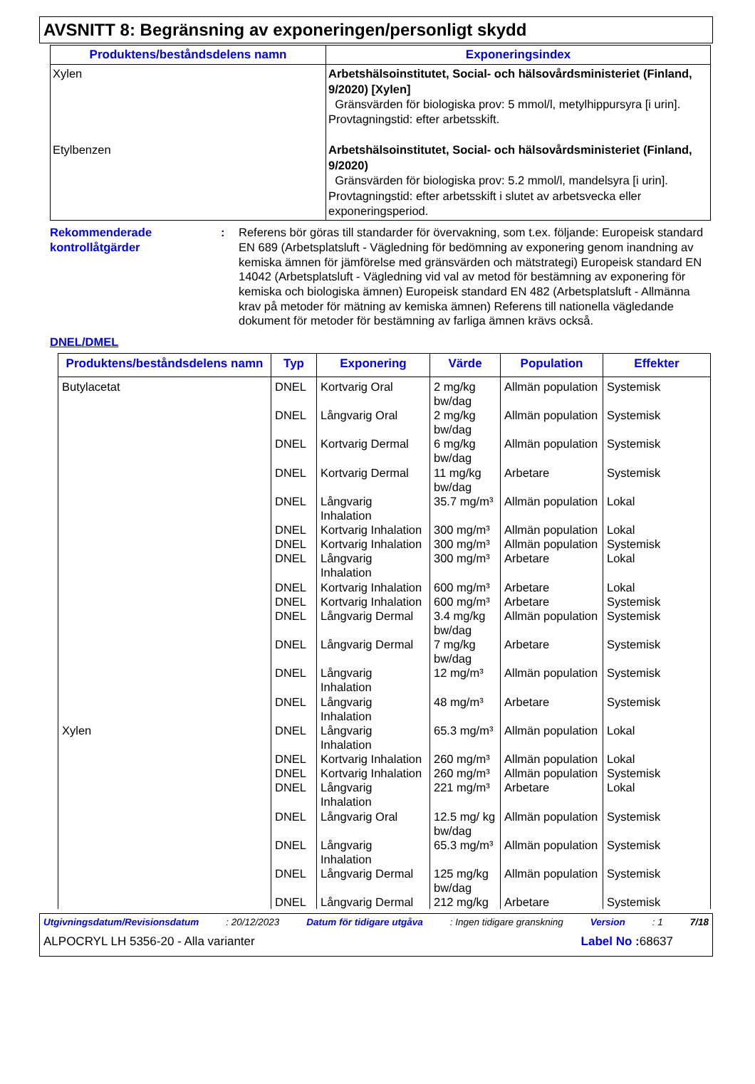AVSNITT 8: Begränsning av exponeringen/personligt skydd
| Produktens/beståndsdelens namn | Exponeringsindex |
| --- | --- |
| Xylen Etylbenzen | Arbetshälsoinstitutet, Social- och hälsovårdsministeriet (Finland, 9/2020) [Xylen] Gränsvärden för biologiska prov: 5 mmol/l, metylhippursyra [i urin]. Provtagningstid: efter arbetsskift. Arbetshälsoinstitutet, Social- och hälsovårdsministeriet (Finland, 9/2020) Gränsvärden för biologiska prov: 5.2 mmol/l, mandelsyra [i urin]. Provtagningstid: efter arbetsskift i slutet av arbetsvecka eller exponeringsperiod. |
Rekommenderade kontrollåtgärder
: Referens bör göras till standarder för övervakning, som t.ex. följande: Europeisk standard EN 689 (Arbetsplatsluft - Vägledning för bedömning av exponering genom inandning av kemiska ämnen för jämförelse med gränsvärden och mätstrategi) Europeisk standard EN 14042 (Arbetsplatsluft - Vägledning vid val av metod för bestämning av exponering för kemiska och biologiska ämnen) Europeisk standard EN 482 (Arbetsplatsluft - Allmänna krav på metoder för mätning av kemiska ämnen) Referens till nationella vägledande dokument för metoder för bestämning av farliga ämnen krävs också.
DNEL/DMEL
| Produktens/beståndsdelens namn | Typ | Exponering | Värde | Population | Effekter |
| --- | --- | --- | --- | --- | --- |
| Butylacetat | DNEL | Kortvarig Oral | 2 mg/kg bw/dag | Allmän population | Systemisk |
| | DNEL | Långvarig Oral | 2 mg/kg bw/dag | Allmän population | Systemisk |
| | DNEL | Kortvarig Dermal | 6 mg/kg bw/dag | Allmän population | Systemisk |
| | DNEL | Kortvarig Dermal | 11 mg/kg bw/dag | Arbetare | Systemisk |
| | DNEL | Långvarig Inhalation | 35.7 mg/m³ | Allmän population | Lokal |
| | DNEL | Kortvarig Inhalation | 300 mg/m³ | Allmän population | Lokal |
| | DNEL | Kortvarig Inhalation | 300 mg/m³ | Allmän population | Systemisk |
| | DNEL | Långvarig Inhalation | 300 mg/m³ | Arbetare | Lokal |
| | DNEL | Kortvarig Inhalation | 600 mg/m³ | Arbetare | Lokal |
| | DNEL | Kortvarig Inhalation | 600 mg/m³ | Arbetare | Systemisk |
| | DNEL | Långvarig Dermal | 3.4 mg/kg bw/dag | Allmän population | Systemisk |
| | DNEL | Långvarig Dermal | 7 mg/kg bw/dag | Arbetare | Systemisk |
| | DNEL | Långvarig Inhalation | 12 mg/m³ | Allmän population | Systemisk |
| | DNEL | Långvarig Inhalation | 48 mg/m³ | Arbetare | Systemisk |
| Xylen | DNEL | Långvarig Inhalation | 65.3 mg/m³ | Allmän population | Lokal |
| | DNEL | Kortvarig Inhalation | 260 mg/m³ | Allmän population | Lokal |
| | DNEL | Kortvarig Inhalation | 260 mg/m³ | Allmän population | Systemisk |
| | DNEL | Långvarig Inhalation | 221 mg/m³ | Arbetare | Lokal |
| | DNEL | Långvarig Oral | 12.5 mg/ kg bw/dag | Allmän population | Systemisk |
| | DNEL | Långvarig Inhalation | 65.3 mg/m³ | Allmän population | Systemisk |
| | DNEL | Långvarig Dermal | 125 mg/kg bw/dag | Allmän population | Systemisk |
| | DNEL | Långvarig Dermal | 212 mg/kg | Arbetare | Systemisk |
Utgivningsdatum/Revisionsdatum: 20/12/2023 Datum för tidigare utgåva: Ingen tidigare granskning Version: 1 7/18
ALPOCRYL LH 5356-20 - Alla varianter Label No : 68637